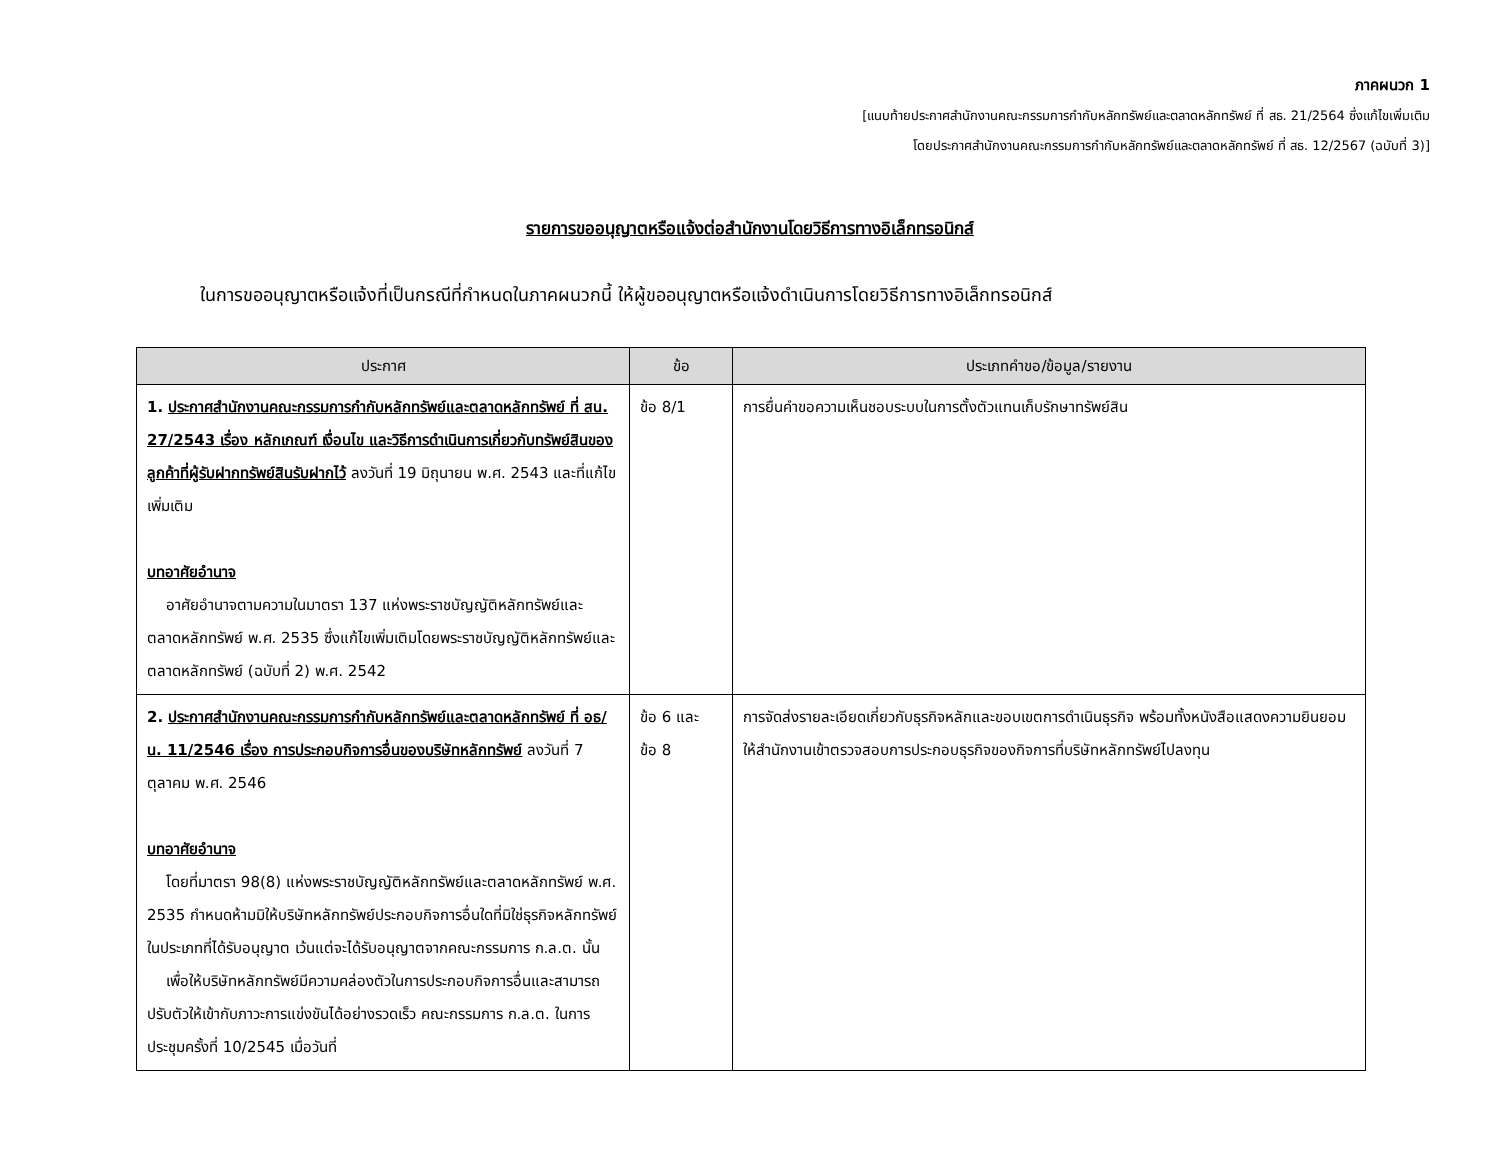ภาคผนวก 1
[แนบท้ายประกาศสำนักงานคณะกรรมการกำกับหลักทรัพย์และตลาดหลักทรัพย์ ที่ สธ. 21/2564 ซึ่งแก้ไขเพิ่มเติม
โดยประกาศสำนักงานคณะกรรมการกำกับหลักทรัพย์และตลาดหลักทรัพย์ ที่ สธ. 12/2567 (ฉบับที่ 3)]
รายการขออนุญาตหรือแจ้งต่อสำนักงานโดยวิธีการทางอิเล็กทรอนิกส์
ในการขออนุญาตหรือแจ้งที่เป็นกรณีที่กำหนดในภาคผนวกนี้ ให้ผู้ขออนุญาตหรือแจ้งดำเนินการโดยวิธีการทางอิเล็กทรอนิกส์
| ประกาศ | ข้อ | ประเภทคำขอ/ข้อมูล/รายงาน |
| --- | --- | --- |
| 1. ประกาศสำนักงานคณะกรรมการกำกับหลักทรัพย์และตลาดหลักทรัพย์ ที่ สน. 27/2543 เรื่อง หลักเกณฑ์ เงื่อนไข และวิธีการดำเนินการเกี่ยวกับทรัพย์สินของลูกค้าที่ผู้รับฝากทรัพย์สินรับฝากไว้ ลงวันที่ 19 มิถุนายน พ.ศ. 2543 และที่แก้ไขเพิ่มเติม บทอาศัยอำนาจ อาศัยอำนาจตามความในมาตรา 137 แห่งพระราชบัญญัติหลักทรัพย์และตลาดหลักทรัพย์ พ.ศ. 2535 ซึ่งแก้ไขเพิ่มเติมโดยพระราชบัญญัติหลักทรัพย์และตลาดหลักทรัพย์ (ฉบับที่ 2) พ.ศ. 2542 | ข้อ 8/1 | การยื่นคำขอความเห็นชอบระบบในการตั้งตัวแทนเก็บรักษาทรัพย์สิน |
| 2. ประกาศสำนักงานคณะกรรมการกำกับหลักทรัพย์และตลาดหลักทรัพย์ ที่ อธ/น. 11/2546 เรื่อง การประกอบกิจการอื่นของบริษัทหลักทรัพย์ ลงวันที่ 7 ตุลาคม พ.ศ. 2546 บทอาศัยอำนาจ โดยที่มาตรา 98(8) แห่งพระราชบัญญัติหลักทรัพย์และตลาดหลักทรัพย์ พ.ศ. 2535 กำหนดห้ามมิให้บริษัทหลักทรัพย์ประกอบกิจการอื่นใดที่มิใช่ธุรกิจหลักทรัพย์ในประเภทที่ได้รับอนุญาต เว้นแต่จะได้รับอนุญาตจากคณะกรรมการ ก.ล.ต. นั้น เพื่อให้บริษัทหลักทรัพย์มีความคล่องตัวในการประกอบกิจการอื่นและสามารถปรับตัวให้เข้ากับภาวะการแข่งขันได้อย่างรวดเร็ว คณะกรรมการ ก.ล.ต. ในการประชุมครั้งที่ 10/2545 เมื่อวันที่ | ข้อ 6 และ ข้อ 8 | การจัดส่งรายละเอียดเกี่ยวกับธุรกิจหลักและขอบเขตการดำเนินธุรกิจ พร้อมทั้งหนังสือแสดงความยินยอมให้สำนักงานเข้าตรวจสอบการประกอบธุรกิจของกิจการที่บริษัทหลักทรัพย์ไปลงทุน |